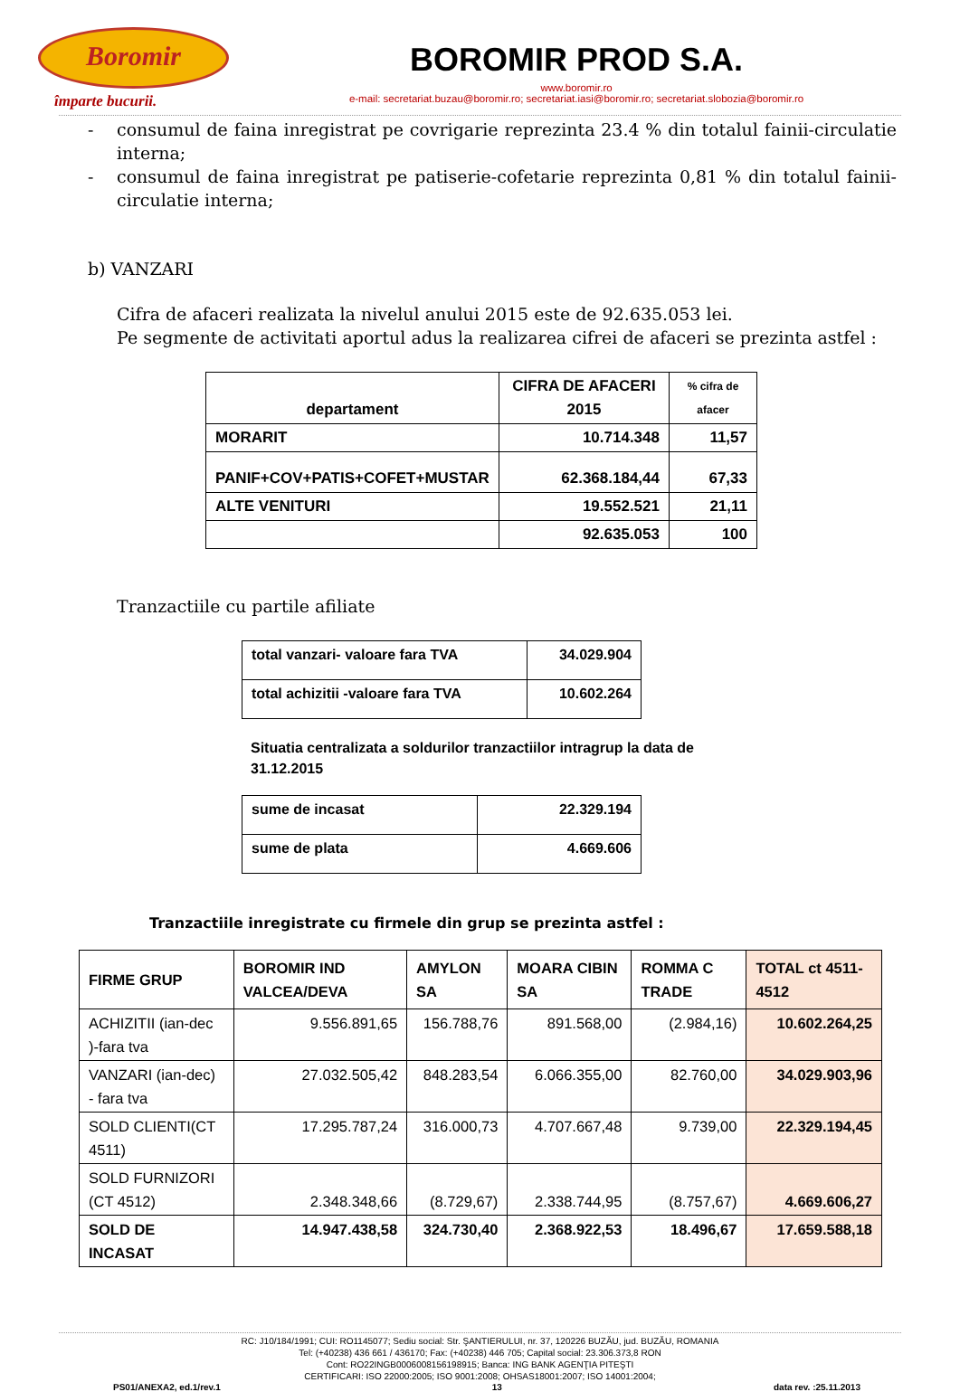Boromir
împarte bucurii.
BOROMIR PROD S.A.
www.boromir.ro
e-mail: secretariat.buzau@boromir.ro; secretariat.iasi@boromir.ro; secretariat.slobozia@boromir.ro
- consumul de faina inregistrat pe covrigarie reprezinta 23.4 % din totalul fainii-circulatie interna;
- consumul de faina inregistrat pe patiserie-cofetarie reprezinta 0,81 % din totalul fainii-circulatie interna;
b) VANZARI
Cifra de afaceri realizata la nivelul anului 2015 este de 92.635.053 lei.
Pe segmente de activitati aportul adus la realizarea cifrei de afaceri se prezinta astfel :
| departament | CIFRA DE AFACERI 2015 | % cifra de afacer |
| MORARIT | 10.714.348 | 11,57 |
| PANIF+COV+PATIS+COFET+MUSTAR | 62.368.184,44 | 67,33 |
| ALTE VENITURI | 19.552.521 | 21,11 |
| | 92.635.053 | 100 |
Tranzactiile cu partile afiliate
| total vanzari- valoare fara TVA | 34.029.904 |
| total achizitii -valoare fara TVA | 10.602.264 |
Situatia centralizata a soldurilor tranzactiilor intragrup la data de 31.12.2015
| sume de incasat | 22.329.194 |
| sume de plata | 4.669.606 |
Tranzactiile inregistrate cu firmele din grup se prezinta astfel :
| FIRME GRUP | BOROMIR IND VALCEA/DEVA | AMYLON SA | MOARA CIBIN SA | ROMMA C TRADE | TOTAL ct 4511-4512 |
| --- | --- | --- | --- | --- | --- |
| ACHIZITII (ian-dec )-fara tva | 9.556.891,65 | 156.788,76 | 891.568,00 | (2.984,16) | 10.602.264,25 |
| VANZARI (ian-dec) - fara tva | 27.032.505,42 | 848.283,54 | 6.066.355,00 | 82.760,00 | 34.029.903,96 |
| SOLD CLIENTI(CT 4511) | 17.295.787,24 | 316.000,73 | 4.707.667,48 | 9.739,00 | 22.329.194,45 |
| SOLD FURNIZORI (CT 4512) | 2.348.348,66 | (8.729,67) | 2.338.744,95 | (8.757,67) | 4.669.606,27 |
| SOLD DE INCASAT | 14.947.438,58 | 324.730,40 | 2.368.922,53 | 18.496,67 | 17.659.588,18 |
RC: J10/184/1991; CUI: RO1145077; Sediu social: Str. ŞANTIERULUI, nr. 37, 120226 BUZĂU, jud. BUZĂU, ROMANIA
Tel: (+40238) 436 661 / 436170; Fax: (+40238) 446 705; Capital social: 23.306.373,8 RON
Cont: RO22INGB0006008156198915; Banca: ING BANK AGENŢIA PITEŞTI
CERTIFICARI: ISO 22000:2005; ISO 9001:2008; OHSAS18001:2007; ISO 14001:2004;
PS01/ANEXA2, ed.1/rev.1 13 data rev. :25.11.2013